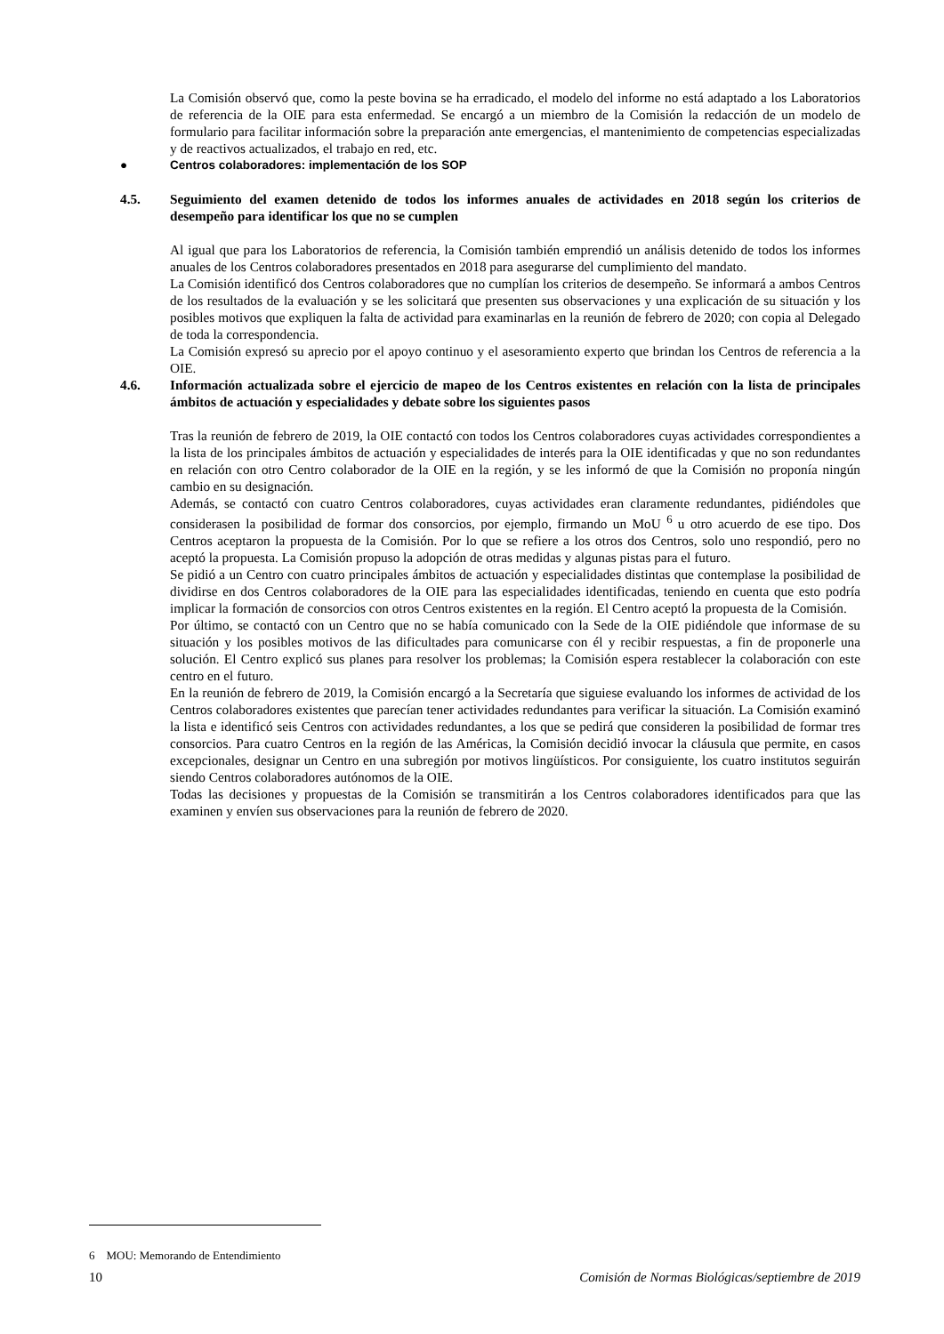La Comisión observó que, como la peste bovina se ha erradicado, el modelo del informe no está adaptado a los Laboratorios de referencia de la OIE para esta enfermedad. Se encargó a un miembro de la Comisión la redacción de un modelo de formulario para facilitar información sobre la preparación ante emergencias, el mantenimiento de competencias especializadas y de reactivos actualizados, el trabajo en red, etc.
● Centros colaboradores: implementación de los SOP
4.5. Seguimiento del examen detenido de todos los informes anuales de actividades en 2018 según los criterios de desempeño para identificar los que no se cumplen
Al igual que para los Laboratorios de referencia, la Comisión también emprendió un análisis detenido de todos los informes anuales de los Centros colaboradores presentados en 2018 para asegurarse del cumplimiento del mandato.
La Comisión identificó dos Centros colaboradores que no cumplían los criterios de desempeño. Se informará a ambos Centros de los resultados de la evaluación y se les solicitará que presenten sus observaciones y una explicación de su situación y los posibles motivos que expliquen la falta de actividad para examinarlas en la reunión de febrero de 2020; con copia al Delegado de toda la correspondencia.
La Comisión expresó su aprecio por el apoyo continuo y el asesoramiento experto que brindan los Centros de referencia a la OIE.
4.6. Información actualizada sobre el ejercicio de mapeo de los Centros existentes en relación con la lista de principales ámbitos de actuación y especialidades y debate sobre los siguientes pasos
Tras la reunión de febrero de 2019, la OIE contactó con todos los Centros colaboradores cuyas actividades correspondientes a la lista de los principales ámbitos de actuación y especialidades de interés para la OIE identificadas y que no son redundantes en relación con otro Centro colaborador de la OIE en la región, y se les informó de que la Comisión no proponía ningún cambio en su designación.
Además, se contactó con cuatro Centros colaboradores, cuyas actividades eran claramente redundantes, pidiéndoles que considerasen la posibilidad de formar dos consorcios, por ejemplo, firmando un MoU <sup>6</sup> u otro acuerdo de ese tipo. Dos Centros aceptaron la propuesta de la Comisión. Por lo que se refiere a los otros dos Centros, solo uno respondió, pero no aceptó la propuesta. La Comisión propuso la adopción de otras medidas y algunas pistas para el futuro.
Se pidió a un Centro con cuatro principales ámbitos de actuación y especialidades distintas que contemplase la posibilidad de dividirse en dos Centros colaboradores de la OIE para las especialidades identificadas, teniendo en cuenta que esto podría implicar la formación de consorcios con otros Centros existentes en la región. El Centro aceptó la propuesta de la Comisión.
Por último, se contactó con un Centro que no se había comunicado con la Sede de la OIE pidiéndole que informase de su situación y los posibles motivos de las dificultades para comunicarse con él y recibir respuestas, a fin de proponerle una solución. El Centro explicó sus planes para resolver los problemas; la Comisión espera restablecer la colaboración con este centro en el futuro.
En la reunión de febrero de 2019, la Comisión encargó a la Secretaría que siguiese evaluando los informes de actividad de los Centros colaboradores existentes que parecían tener actividades redundantes para verificar la situación. La Comisión examinó la lista e identificó seis Centros con actividades redundantes, a los que se pedirá que consideren la posibilidad de formar tres consorcios. Para cuatro Centros en la región de las Américas, la Comisión decidió invocar la cláusula que permite, en casos excepcionales, designar un Centro en una subregión por motivos lingüísticos. Por consiguiente, los cuatro institutos seguirán siendo Centros colaboradores autónomos de la OIE.
Todas las decisiones y propuestas de la Comisión se transmitirán a los Centros colaboradores identificados para que las examinen y envíen sus observaciones para la reunión de febrero de 2020.
6 MOU: Memorando de Entendimiento
10 Comisión de Normas Biológicas/septiembre de 2019